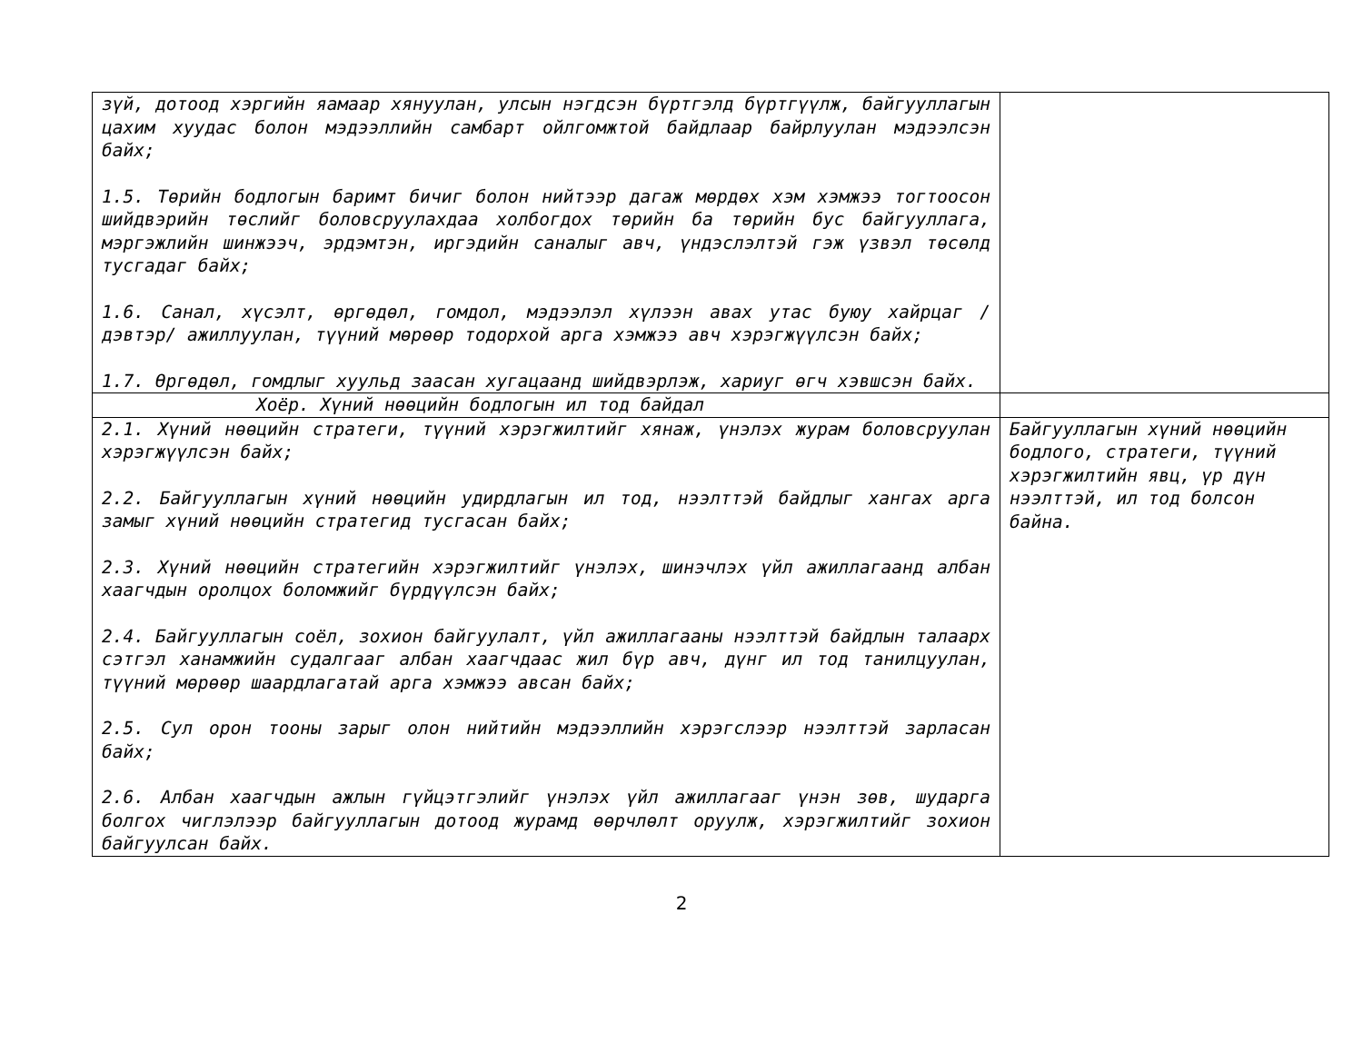| зүй, дотоод хэргийн яамаар хянуулан, улсын нэгдсэн бүртгэлд бүртгүүлж, байгууллагын цахим хуудас болон мэдээллийн самбарт ойлгомжтой байдлаар байрлуулан мэдээлсэн байх; 1.5. Төрийн бодлогын баримт бичиг болон нийтээр дагаж мөрдөх хэм хэмжээ тогтоосон шийдвэрийн төслийг боловсруулахдаа холбогдох төрийн ба төрийн бус байгууллага, мэргэжлийн шинжээч, эрдэмтэн, иргэдийн саналыг авч, үндэслэлтэй гэж үзвэл төсөлд тусгадаг байх; 1.6. Санал, хүсэлт, өргөдөл, гомдол, мэдээлэл хүлээн авах утас буюу хайрцаг /дэвтэр/ ажиллуулан, түүний мөрөөр тодорхой арга хэмжээ авч хэрэгжүүлсэн байх; 1.7. Өргөдөл, гомдлыг хуульд заасан хугацаанд шийдвэрлэж, хариуг өгч хэвшсэн байх. | |
| Хоёр. Хүний нөөцийн бодлогын ил тод байдал | |
| 2.1. Хүний нөөцийн стратеги, түүний хэрэгжилтийг хянаж, үнэлэх журам боловсруулан хэрэгжүүлсэн байх; 2.2. Байгууллагын хүний нөөцийн удирдлагын ил тод, нээлттэй байдлыг хангах арга замыг хүний нөөцийн стратегид тусгасан байх; 2.3. Хүний нөөцийн стратегийн хэрэгжилтийг үнэлэх, шинэчлэх үйл ажиллагаанд албан хаагчдын оролцох боломжийг бүрдүүлсэн байх; 2.4. Байгууллагын соёл, зохион байгуулалт, үйл ажиллагааны нээлттэй байдлын талаарх сэтгэл ханамжийн судалгааг албан хаагчдаас жил бүр авч, дүнг ил тод танилцуулан, түүний мөрөөр шаардлагатай арга хэмжээ авсан байх; 2.5. Сул орон тооны зарыг олон нийтийн мэдээллийн хэрэгслээр нээлттэй зарласан байх; 2.6. Албан хаагчдын ажлын гүйцэтгэлийг үнэлэх үйл ажиллагааг үнэн зөв, шударга болгох чиглэлээр байгууллагын дотоод журамд өөрчлөлт оруулж, хэрэгжилтийг зохион байгуулсан байх. | Байгууллагын хүний нөөцийн бодлого, стратеги, түүний хэрэгжилтийн явц, үр дүн нээлттэй, ил тод болсон байна. |
2